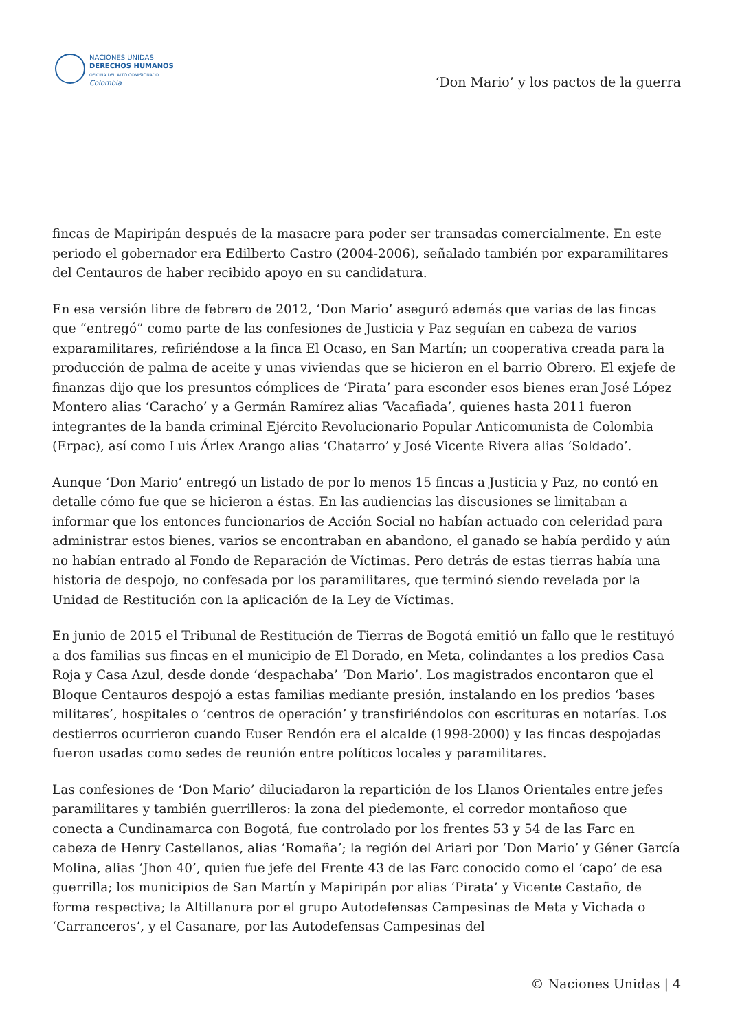NACIONES UNIDAS
DERECHOS HUMANOS
OFICINA DEL ALTO COMISIONADO
Colombia
‘Don Mario’ y los pactos de la guerra
fincas de Mapiripán después de la masacre para poder ser transadas comercialmente. En este periodo el gobernador era Edilberto Castro (2004-2006), señalado también por exparamilitares del Centauros de haber recibido apoyo en su candidatura.
En esa versión libre de febrero de 2012, ‘Don Mario’ aseguró además que varias de las fincas que “entregó” como parte de las confesiones de Justicia y Paz seguían en cabeza de varios exparamilitares, refiriéndose a la finca El Ocaso, en San Martín; un cooperativa creada para la producción de palma de aceite y unas viviendas que se hicieron en el barrio Obrero. El exjefe de finanzas dijo que los presuntos cómplices de ‘Pirata’ para esconder esos bienes eran José López Montero alias ‘Caracho’ y a Germán Ramírez alias ‘Vacafiada’, quienes hasta 2011 fueron integrantes de la banda criminal Ejército Revolucionario Popular Anticomunista de Colombia (Erpac), así como Luis Árlex Arango alias ‘Chatarro’ y José Vicente Rivera alias ‘Soldado’.
Aunque ‘Don Mario’ entregó un listado de por lo menos 15 fincas a Justicia y Paz, no contó en detalle cómo fue que se hicieron a éstas. En las audiencias las discusiones se limitaban a informar que los entonces funcionarios de Acción Social no habían actuado con celeridad para administrar estos bienes, varios se encontraban en abandono, el ganado se había perdido y aún no habían entrado al Fondo de Reparación de Víctimas. Pero detrás de estas tierras había una historia de despojo, no confesada por los paramilitares, que terminó siendo revelada por la Unidad de Restitución con la aplicación de la Ley de Víctimas.
En junio de 2015 el Tribunal de Restitución de Tierras de Bogotá emitió un fallo que le restituyó a dos familias sus fincas en el municipio de El Dorado, en Meta, colindantes a los predios Casa Roja y Casa Azul, desde donde ‘despachaba’ ‘Don Mario’. Los magistrados encontaron que el Bloque Centauros despojó a estas familias mediante presión, instalando en los predios ‘bases militares’, hospitales o ‘centros de operación’ y transfiriéndolos con escrituras en notarías. Los destierros ocurrieron cuando Euser Rendón era el alcalde (1998-2000) y las fincas despojadas fueron usadas como sedes de reunión entre políticos locales y paramilitares.
Las confesiones de ‘Don Mario’ diluciadaron la repartición de los Llanos Orientales entre jefes paramilitares y también guerrilleros: la zona del piedemonte, el corredor montañoso que conecta a Cundinamarca con Bogotá, fue controlado por los frentes 53 y 54 de las Farc en cabeza de Henry Castellanos, alias ‘Romaña’; la región del Ariari por ‘Don Mario’ y Géner García Molina, alias ‘Jhon 40’, quien fue jefe del Frente 43 de las Farc conocido como el ‘capo’ de esa guerrilla; los municipios de San Martín y Mapiripán por alias ‘Pirata’ y Vicente Castaño, de forma respectiva; la Altillanura por el grupo Autodefensas Campesinas de Meta y Vichada o ‘Carranceros’, y el Casanare, por las Autodefensas Campesinas del
© Naciones Unidas | 4